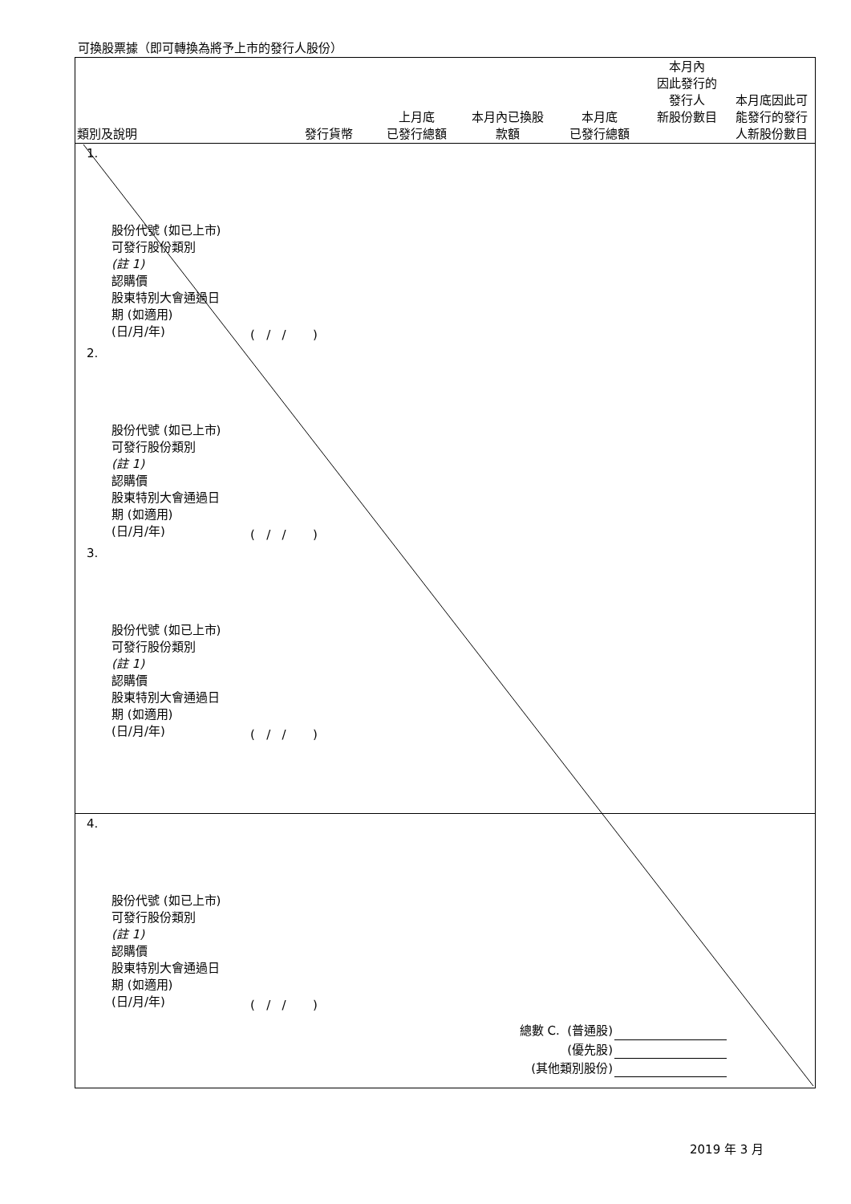可換股票據（即可轉換為將予上市的發行人股份）
| 類別及說明 | 發行貨幣 | 上月底 已發行總額 | 本月內已換股 款額 | 本月底 已發行總額 | 本月內 因此發行的 發行人 新股份數目 | 本月底因此可 能發行的發行 人新股份數目 |
| --- | --- | --- | --- | --- | --- | --- |
1.
股份代號 (如已上市)
可發行股份類別
(註 1)
認購價
股東特別大會通過日
期 (如適用)
(日/月/年)
( / / )
2.
股份代號 (如已上市)
可發行股份類別
(註 1)
認購價
股東特別大會通過日
期 (如適用)
(日/月/年)
( / / )
3.
股份代號 (如已上市)
可發行股份類別
(註 1)
認購價
股東特別大會通過日
期 (如適用)
(日/月/年)
( / / )
4.
股份代號 (如已上市)
可發行股份類別
(註 1)
認購價
股東特別大會通過日
期 (如適用)
(日/月/年)
( / / )
總數 C. (普通股)
(優先股)
(其他類別股份)
2019 年 3 月